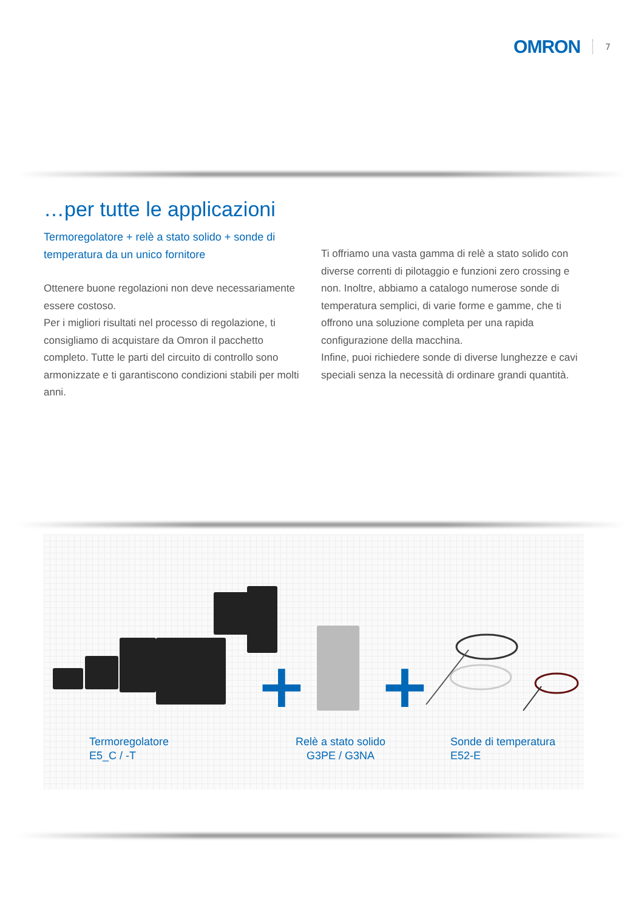OMRON 7
…per tutte le applicazioni
Termoregolatore + relè a stato solido + sonde di temperatura da un unico fornitore
Ottenere buone regolazioni non deve necessariamente essere costoso.
Per i migliori risultati nel processo di regolazione, ti consigliamo di acquistare da Omron il pacchetto completo. Tutte le parti del circuito di controllo sono armonizzate e ti garantiscono condizioni stabili per molti anni.
Ti offriamo una vasta gamma di relè a stato solido con diverse correnti di pilotaggio e funzioni zero crossing e non. Inoltre, abbiamo a catalogo numerose sonde di temperatura semplici, di varie forme e gamme, che ti offrono una soluzione completa per una rapida configurazione della macchina.
Infine, puoi richiedere sonde di diverse lunghezze e cavi speciali senza la necessità di ordinare grandi quantità.
+ +
Termoregolatore
E5_C / -T
Relè a stato solido
G3PE / G3NA
Sonde di temperatura
E52-E